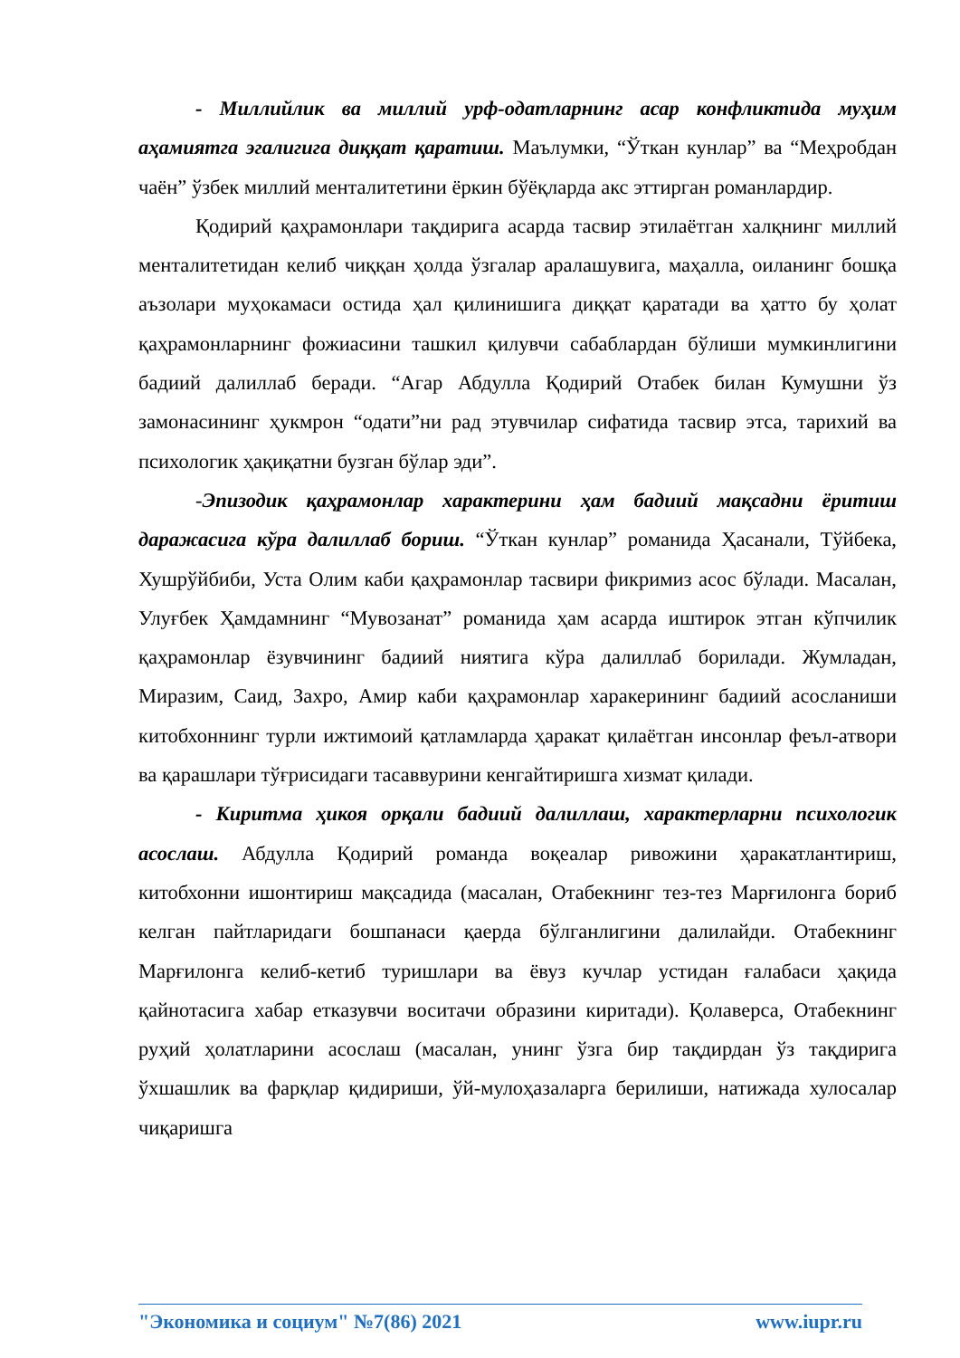- Миллийлик ва миллий урф-одатларнинг асар конфликтида муҳим аҳамиятга эгалигига диққат қаратиш. Маълумки, “Ўткан кунлар” ва “Меҳробдан чаён” ўзбек миллий менталитетини ёркин бўёқларда акс эттирган романлардир.
Қодирий қаҳрамонлари тақдирига асарда тасвир этилаётган халқнинг миллий менталитетидан келиб чиққан ҳолда ўзгалар аралашувига, маҳалла, оиланинг бошқа аъзолари муҳокамаси остида ҳал қилинишига диққат қаратади ва ҳатто бу ҳолат қаҳрамонларнинг фожиасини ташкил қилувчи сабаблардан бўлиши мумкинлигини бадиий далиллаб беради. “Агар Абдулла Қодирий Отабек билан Кумушни ўз замонасининг ҳукмрон “одати”ни рад этувчилар сифатида тасвир этса, тарихий ва психологик ҳақиқатни бузган бўлар эди”.
-Эпизодик қаҳрамонлар характерини ҳам бадиий мақсадни ёритиш даражасига кўра далиллаб бориш. “Ўткан кунлар” романида Ҳасанали, Тўйбека, Хушрўйбиби, Уста Олим каби қаҳрамонлар тасвири фикримиз асос бўлади. Масалан, Улуғбек Ҳамдамнинг “Мувозанат” романида ҳам асарда иштирок этган кўпчилик қаҳрамонлар ёзувчининг бадиий ниятига кўра далиллаб борилади. Жумладан, Миразим, Саид, Захро, Амир каби қаҳрамонлар харакерининг бадиий асосланиши китобхоннинг турли ижтимоий қатламларда ҳаракат қилаётган инсонлар феъл-атвори ва қарашлари тўғрисидаги тасаввурини кенгайтиришга хизмат қилади.
- Киритма ҳикоя орқали бадиий далиллаш, характерларни психологик асослаш. Абдулла Қодирий романда воқеалар ривожини ҳаракатлантириш, китобхонни ишонтириш мақсадида (масалан, Отабекнинг тез-тез Марғилонга бориб келган пайтларидаги бошпанаси қаерда бўлганлигини далилайди. Отабекнинг Марғилонга келиб-кетиб туришлари ва ёвуз кучлар устидан ғалабаси ҳақида қайнотасига хабар етказувчи воситачи образини киритади). Қолаверса, Отабекнинг руҳий ҳолатларини асослаш (масалан, унинг ўзга бир тақдирдан ўз тақдирига ўхшашлик ва фарқлар қидириши, ўй-мулоҳазаларга берилиши, натижада хулосалар чиқаришга
"Экономика и социум" №7(86) 2021 www.iupr.ru